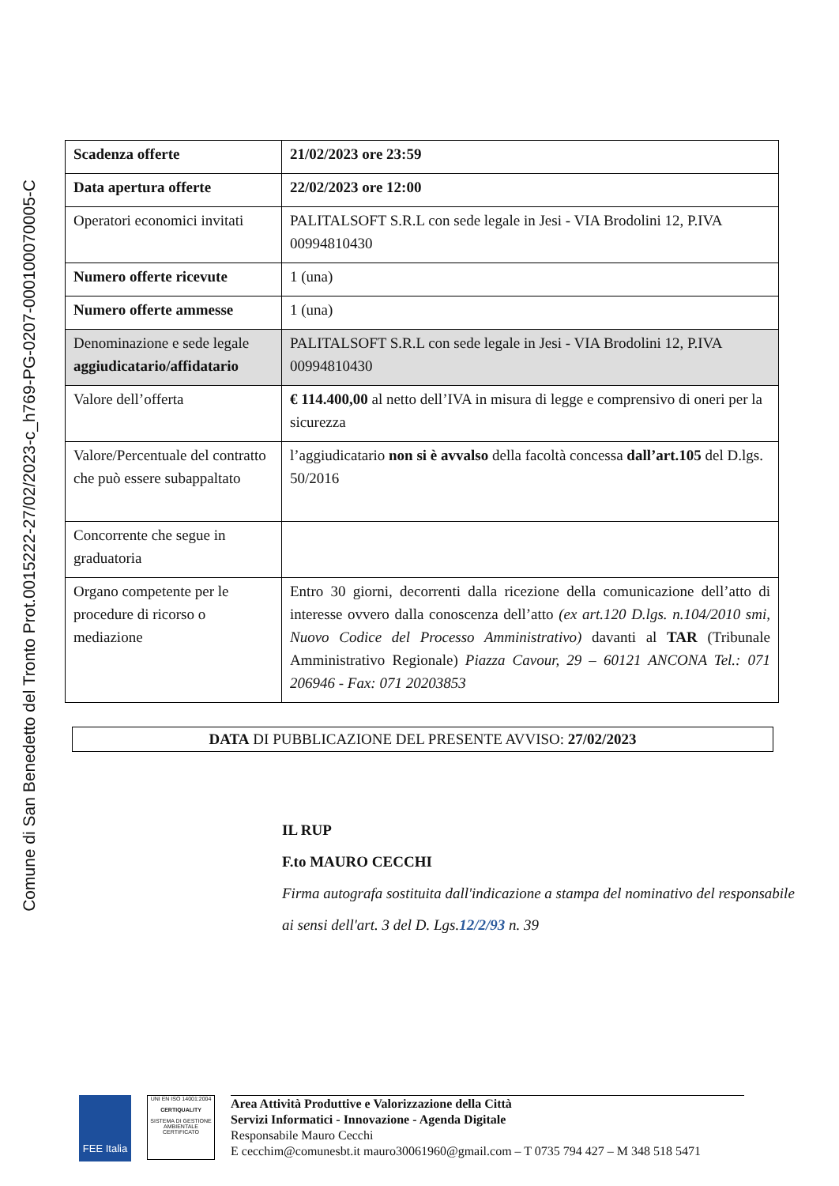Comune di San Benedetto del Tronto Prot.0015222-27/02/2023-c_h769-PG-0207-000100070005-C
| Scadenza offerte | 21/02/2023 ore 23:59 |
| Data apertura offerte | 22/02/2023 ore 12:00 |
| Operatori economici invitati | PALITALSOFT S.R.L con sede legale in Jesi - VIA Brodolini 12, P.IVA 00994810430 |
| Numero offerte ricevute | 1 (una) |
| Numero offerte ammesse | 1 (una) |
| Denominazione e sede legale aggiudicatario/affidatario | PALITALSOFT S.R.L con sede legale in Jesi - VIA Brodolini 12, P.IVA 00994810430 |
| Valore dell’offerta | € 114.400,00 al netto dell’IVA in misura di legge e comprensivo di oneri per la sicurezza |
| Valore/Percentuale del contratto che può essere subappaltato | l’aggiudicatario non si è avvalso della facoltà concessa dall’art.105 del D.lgs. 50/2016 |
| Concorrente che segue in graduatoria | |
| Organo competente per le procedure di ricorso o mediazione | Entro 30 giorni, decorrenti dalla ricezione della comunicazione dell’atto di interesse ovvero dalla conoscenza dell’atto (ex art.120 D.lgs. n.104/2010 smi, Nuovo Codice del Processo Amministrativo) davanti al TAR (Tribunale Amministrativo Regionale) Piazza Cavour, 29 – 60121 ANCONA Tel.: 071 206946 - Fax: 071 20203853 |
DATA DI PUBBLICAZIONE DEL PRESENTE AVVISO: 27/02/2023
IL RUP
F.to MAURO CECCHI
Firma autografa sostituita dall'indicazione a stampa del nominativo del responsabile
ai sensi dell'art. 3 del D. Lgs.12/2/93 n. 39
FEE Italia
UNI EN ISO 14001:2004
CERTIQUALITY
SISTEMA DI GESTIONE AMBIENTALE CERTIFICATO
Area Attività Produttive e Valorizzazione della Città
Servizi Informatici - Innovazione - Agenda Digitale
Responsabile Mauro Cecchi
E cecchim@comunesbt.it mauro30061960@gmail.com – T 0735 794 427 – M 348 518 5471